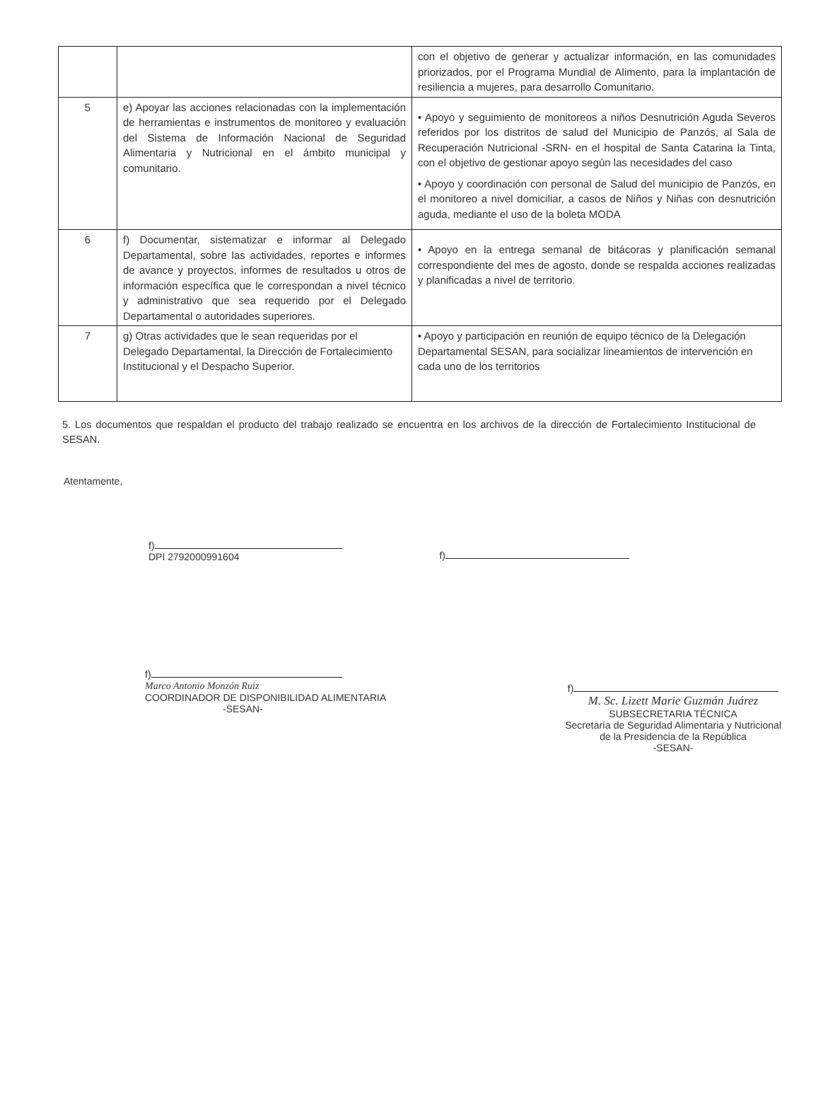| | | con el objetivo de generar y actualizar información, en las comunidades priorizados, por el Programa Mundial de Alimento, para la implantación de resiliencia a mujeres, para desarrollo Comunitario. |
| 5 | e) Apoyar las acciones relacionadas con la implementación de herramientas e instrumentos de monitoreo y evaluación del Sistema de Información Nacional de Seguridad Alimentaria y Nutricional en el ámbito municipal y comunitario. | • Apoyo y seguimiento de monitoreos a niños Desnutrición Aguda Severos referidos por los distritos de salud del Municipio de Panzós, al Sala de Recuperación Nutricional -SRN- en el hospital de Santa Catarina la Tinta, con el objetivo de gestionar apoyo según las necesidades del caso • Apoyo y coordinación con personal de Salud del municipio de Panzós, en el monitoreo a nivel domiciliar, a casos de Niños y Niñas con desnutrición aguda, mediante el uso de la boleta MODA |
| 6 | f) Documentar, sistematizar e informar al Delegado Departamental, sobre las actividades, reportes e informes de avance y proyectos, informes de resultados u otros de información específica que le correspondan a nivel técnico y administrativo que sea requerido por el Delegado Departamental o autoridades superiores. | • Apoyo en la entrega semanal de bitácoras y planificación semanal correspondiente del mes de agosto, donde se respalda acciones realizadas y planificadas a nivel de territorio. |
| 7 | g) Otras actividades que le sean requeridas por el Delegado Departamental, la Dirección de Fortalecimiento Institucional y el Despacho Superior. | • Apoyo y participación en reunión de equipo técnico de la Delegación Departamental SESAN, para socializar lineamientos de intervención en cada uno de los territorios |
5. Los documentos que respaldan el producto del trabajo realizado se encuentra en los archivos de la dirección de Fortalecimiento Institucional de SESAN.
Atentamente,
f)
DPI 2792000991604
f)
f)
Marco Antonio Monzón Ruiz
COORDINADOR DE DISPONIBILIDAD ALIMENTARIA
-SESAN-
f)
M. Sc. Lizett Marie Guzmán Juárez
SUBSECRETARIA TÉCNICA
Secretaría de Seguridad Alimentaria y Nutricional
de la Presidencia de la República
-SESAN-